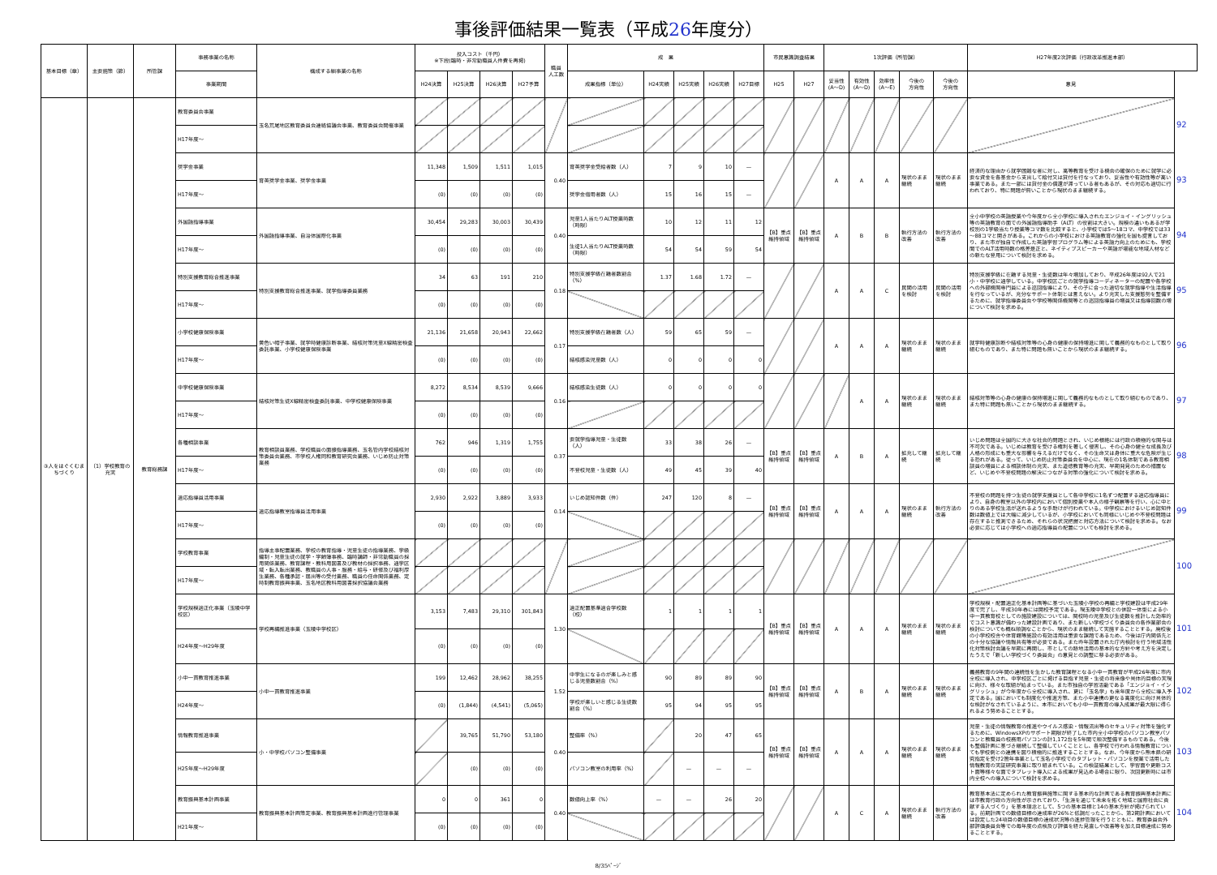事後評価結果一覧表（平成26年度分）
| 基本目標（章） | 主要施策（節） | 所管課 | 事務事業の名称 | 構成する細事業の名称 | 投入コスト（千円） ※下段(臨時・非常勤職員人件費を再掲) | | | | 職員 人工数 | 成 果 | | | | | 市民意識調査結果 | | 1次評価（所管課） | | | | | H27年度2次評価（行政改革推進本部） | | |
| | | | 事業期間 | | H24決算 | H25決算 | H26決算 | H27予算 | | 成果指標（単位） | H24実績 | H25実績 | H26実績 | H27目標 | H25 | H27 | 妥当性 (A～D) | 有効性 (A～D) | 効率性 (A～E) | 今後の 方向性 | 今後の 方向性 | 意見 | | |
| ③人をはぐくむまちづくり | （1）学校教育の充実 | 教育総務課 | 教育委員会事業 | 玉名荒尾地区教育委員会連絡協議会事業、教育委員会開催事業 | | | | | | | | | | | | | | | | | | | 92 | |
| | | | H17年度～ | | | | | | | | | | | | | | | | | | | | | |
| | | | 奨学金事業 | 育英奨学金事業、奨学金事業 | 11,348 | 1,509 | 1,511 | 1,015 | 0.40 | 育英奨学金受給者数（人） | 7 | 9 | 10 | — | | | A | A | A | 現状のまま継続 | 現状のまま継続 | 経済的な理由から就学困難な者に対し、高等教育を受ける機会の確保のために就学に必要な資金を各基金から支出して給付又は貸付を行なっており、妥当性や有効性等が高い事業である。また一部には貸付金の償還が滞っている者もあるが、その対応も適切に行われており、特に問題が無いことから現状のまま継続する。 | 93 | |
| | | | H17年度～ | | (0) | (0) | (0) | (0) | | 奨学金借用者数（人） | 15 | 16 | 15 | — | | | | | | | | | | |
| | | | 外国語指導事業 | 外国語指導事業、自治体国際化事業 | 30,454 | 29,283 | 30,003 | 30,439 | 0.40 | 児童1人当たりALT授業時数（時限） | 10 | 12 | 11 | 12 | 【B】重点維持領域 | 【B】重点維持領域 | A | B | B | 執行方法の改善 | 執行方法の改善 | 全小中学校の英語授業や今年度から全小学校に導入されたエンジョイ・イングリッシュ等の英語教育の面での外国語指導助手（ALT）の役割は大きい。規模の違いもあるが学校別の1学級当たり授業等コマ数を比較すると、小学校では5～18コマ、中学校では33～88コマと開きがある。これからの小学校における英語教育の強化を国も提言しており、また市が独自で作成した英語学習プログラム等による英語力向上のためにも、学校間でのALT活用時数の格差是正と、ネイティブスピーカーや英語が堪能な地域人材などの新たな登用について検討を求める。 | 94 | |
| | | | H17年度～ | | (0) | (0) | (0) | (0) | | 生徒1人当たりALT授業時数（時限） | 54 | 54 | 59 | 54 | | | | | | | | | | |
| | | | 特別支援教育総合推進事業 | 特別支援教育総合推進事業、就学指導委員業務 | 34 | 63 | 191 | 210 | 0.18 | 特別支援学級在籍者数割合（%） | 1.37 | 1.68 | 1.72 | — | | | A | A | C | 民間の活用を検討 | 民間の活用を検討 | 特別支援学級に在籍する児童・生徒数は年々増加しており、平成26年度は92人で21小・中学校に通学している。中学校区ごとの就学指導コーディネーターの配置や各学校への外部機関専門員による巡回指導により、その子に合った適切な就学指導や生活指導を行なっているが、充分なサポート体制とは言えない。より充実した支援態勢を整備するために、就学指導委員会や学校等関係機関等との巡回指導員の増員又は指導回数の増について検討を求める。 | 95 | |
| | | | H17年度～ | | (0) | (0) | (0) | (0) | | | | | | | | | | | | | | | | |
| | | | 小学校健康保険事業 | 黄色い帽子事業、就学時健康診断事業、結核対策児童X線精密検査委託事業、小学校健康保険事業 | 21,136 | 21,658 | 20,943 | 22,662 | 0.17 | 特別支援学級在籍者数（人） | 59 | 65 | 59 | — | | | A | A | A | 現状のまま継続 | 現状のまま継続 | 就学時健康診断や結核対策等の心身の健康の保持増進に関して義務的なものとして取り組むものであり、また特に問題も無いことから現状のまま継続する。 | 96 | |
| | | | H17年度～ | | (0) | (0) | (0) | (0) | | 結核感染児童数（人） | 0 | 0 | 0 | 0 | | | | | | | | | | |
| | | | 中学校健康保険事業 | 結核対策生徒X線精密検査委託事業、中学校健康保険事業 | 8,272 | 8,534 | 8,539 | 9,666 | 0.16 | 結核感染生徒数（人） | 0 | 0 | 0 | 0 | | | | A | A | 現状のまま継続 | 現状のまま継続 | 結核対策等の心身の健康の保持増進に関して義務的なものとして取り組むものであり、また特に問題も無いことから現状のまま継続する。 | 97 | |
| | | | H17年度～ | | (0) | (0) | (0) | (0) | | | | | | | | | | | | | | | | |
| | | | 各種相談事業 | 教育相談員業務、学校職員の面接指導業務、玉名管内学校結核対策委員会業務、市学校人権同和教育研究会業務、いじめ防止対策業務 | 762 | 946 | 1,319 | 1,755 | 0.37 | 要就学指導児童・生徒数（人） | 33 | 38 | 26 | — | 【B】重点維持領域 | 【B】重点維持領域 | A | B | A | 拡充して継続 | 拡充して継続 | いじめ問題は全国的に大きな社会的問題とされ、いじめ根絶には行政の積極的な関与は不可欠である。いじめは教育を受ける権利を著しく侵害し、その心身の健全な成長及び人格の形成にも重大な影響を与えるだけでなく、その生命又は身体に重大な危険が生じる恐れがある。従って、いじめ防止対策委員会を中心に、現在の1名体制である教育相談員の増員による相談体制の充実、また道徳教育等の充実、早期発見のための措置など、いじめや不登校問題の解決につながる対策の強化について検討を求める。 | 98 | |
| | | | H17年度～ | | (0) | (0) | (0) | (0) | | 不登校児童・生徒数（人） | 49 | 45 | 39 | 40 | | | | | | | | | | |
| | | | 適応指導員活用事業 | 適応指導教室指導員活用事業 | 2,930 | 2,922 | 3,889 | 3,933 | 0.14 | いじめ認知件数（件） | 247 | 120 | 8 | — | 【B】重点維持領域 | 【B】重点維持領域 | A | A | A | 現状のまま継続 | 執行方法の改善 | 不登校の問題を持つ生徒の就学支援員として各中学校に1名ずつ配置する適応指導員により、自身の教室以外の学校内において個別授業や本人の様子観察等を行い、心に中とりのある学校生活が送れるような手助けが行われている。中学校におけるいじめ認知件数は数値上では大幅に減少しているが、小学校においても同様にいじめや不登校問題は存在すると推測できるため、それらの状況把握と対応方法について検討を求める。なお必要に応じては小学校への適応指導員の配置についても検討を求める。 | 99 | |
| | | | H17年度～ | | (0) | (0) | (0) | (0) | | | | | | | | | | | | | | | | |
| | | | 学校教育事業 | 指導主事配置業務、学校の教育指導・児童生徒の指導業務、学級編制・児童生徒の就学・学齢簿事務、臨時講師・非常勤職員の採用関係業務、教育課程・教科用図書及び教材の採択事務、通学区域・転入転出業務、教職員の人事・服務・給与・研修及び福利厚生業務、各種承認・届出等の受付業務、職員の任命関係業務、定時制教育振興事業、玉名地区教科用図書採択協議会業務 | | | | | | | | | | | | | | | | | | | 100 | |
| | | | H17年度～ | | | | | | | | | | | | | | | | | | | | | |
| | | | 学校規模適正化事業（玉陵中学校区） | 学校再編推進事業（玉陵中学校区） | 3,153 | 7,483 | 29,310 | 301,843 | 1.30 | 適正配置基準適合学校数（校） | 1 | 1 | 1 | 1 | 【B】重点維持領域 | 【B】重点維持領域 | A | A | A | 現状のまま継続 | 現状のまま継続 | 学校規模・配置適正化基本計画等に基づいた玉陵小学校の再編と学校建設は平成29年度で完了し、平成30年春には開校予定である。現玉陵中学校との併設一体型による小中一貫教育校としての施設建設については、関校時の児童及び生徒数を推計した効率的でコスト意識が備わった建設計画であり、また新しい学校づくり委員会の各作業部会の検討についても概ね順調なことから、現状のまま継続して実施することとする。廃校後の小学校校舎や体育館等施設の有効活用は重要な課題であるため、今後は庁内関係先との十分な協議や情報共有等が必要である。また昨年設置された庁内検討を行う地域活性化対策検討会議を早期に再開し、市としての跡地活用の基本的な方針や考え方を決定したうえで「新しい学校づくり委員会」の意見との調整に移る必要がある。 | 101 | |
| | | | H24年度～H29年度 | | (0) | (0) | (0) | (0) | | | | | | | | | | | | | | | | |
| | | | 小中一貫教育推進事業 | 小中一貫教育推進事業 | 199 | 12,462 | 28,962 | 38,255 | 1.52 | 中学生になるのが楽しみと感じる児童数割合（%） | 90 | 89 | 89 | 90 | 【B】重点維持領域 | 【B】重点維持領域 | A | B | A | 現状のまま継続 | 現状のまま継続 | 義務教育の9年間の連続性を生かした教育課程となる小中一貫教育が平成26年度に市内全校に導入され、中学校区ごとに掲げる目指す児童・生徒の将来像や具体的目標の実現に向け、様々な取組が始まっている。また市独自の学習活動である「エンジョイ・イングリッシュ」が今年度から全校に導入され、更に「玉名学」も来年度から全校に導入予定である。国においても制度化や推進方策、また小中連携の更なる高度化に向け具体的な検討がなされているように、本市においても小中一貫教育の導入成果が最大限に得られるよう努めることとする。 | 102 | |
| | | | H24年度～ | | (0) | (1,844) | (4,541) | (5,065) | | 学校が楽しいと感じる生徒数割合（%） | 95 | 94 | 95 | 95 | | | | | | | | | | |
| | | | 情報教育推進事業 | 小・中学校パソコン整備事業 | | 39,765 | 51,790 | 53,180 | 0.40 | 整備率（%） | | 20 | 47 | 65 | 【B】重点維持領域 | 【B】重点維持領域 | A | A | A | 現状のまま継続 | 現状のまま継続 | 児童・生徒の情報教育の推進やウイルス感染・情報流出等のセキュリティ対策を強化するために、WindowsXPのサポート期限が終了した市内全小中学校のパソコン教室パソコンと教職員の校務用パソコンの計1,172台を5年間で順次整備するものである。今後も整備計画に基づき継続して整備していくこととし、各学校で行われる情報教育についても学校側との連携を図り積極的に推進することとする。なお、今年度から熊本県の研究指定を受け2箇年事業として玉名小学校でのタブレット・パソコンを授業で活用した情報教育の実証研究事業に取り組まれている。この検証結果として、学習面や更新コスト面等様々な面でタブレット導入による成果が見込める場合に限り、次回更新時には市内全校への導入について検討を求める。 | 103 | |
| | | | H25年度～H29年度 | | | (0) | (0) | (0) | | パソコン教室の利用率（%） | | — | — | — | | | | | | | | | | |
| | | | 教育振興基本計画事業 | 教育振興基本計画策定事業、教育振興基本計画進行管理事業 | 0 | 0 | 361 | 0 | 0.40 | 数値向上率（%） | — | — | 26 | 20 | | | A | C | A | 現状のまま継続 | 執行方法の改善 | 教育基本法に定められた教育振興施策に関する基本的な計画である教育振興基本計画には市教育行政の方向性が示されており、「生涯を通じて未来を拓く地域と国際社会に貢献する人づくり」を基本理念として、5つの基本目標と14の基本方針が掲げられている。前期計画での数値目標の達成率が26%と低調だったことから、第2期計画においては設定した24項目の数値目標の達成状況等の進捗管理を行うとともに、教育委員会外部評価委員会等での毎年度の点検及び評価を経た見直しや改善等を加え目標達成に努めることとする。 | 104 | |
| | | | H21年度～ | | (0) | (0) | (0) | (0) | | | | | | | | | | | | | | | | |
8/35ﾍﾟｰｼﾞ